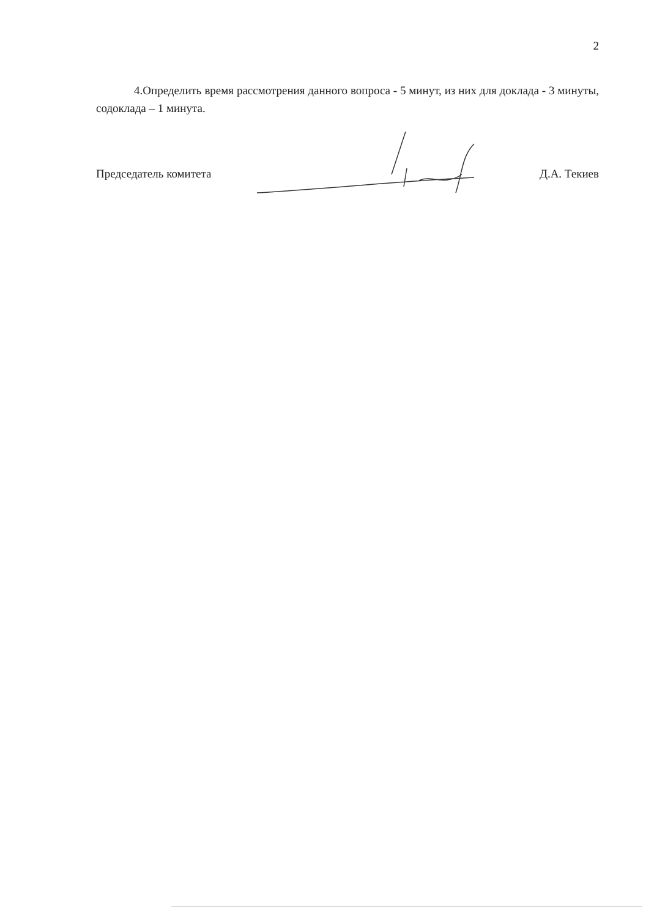2
4.Определить время рассмотрения данного вопроса - 5 минут, из них для доклада - 3 минуты, содоклада – 1 минута.
Председатель комитета Д.А. Текиев